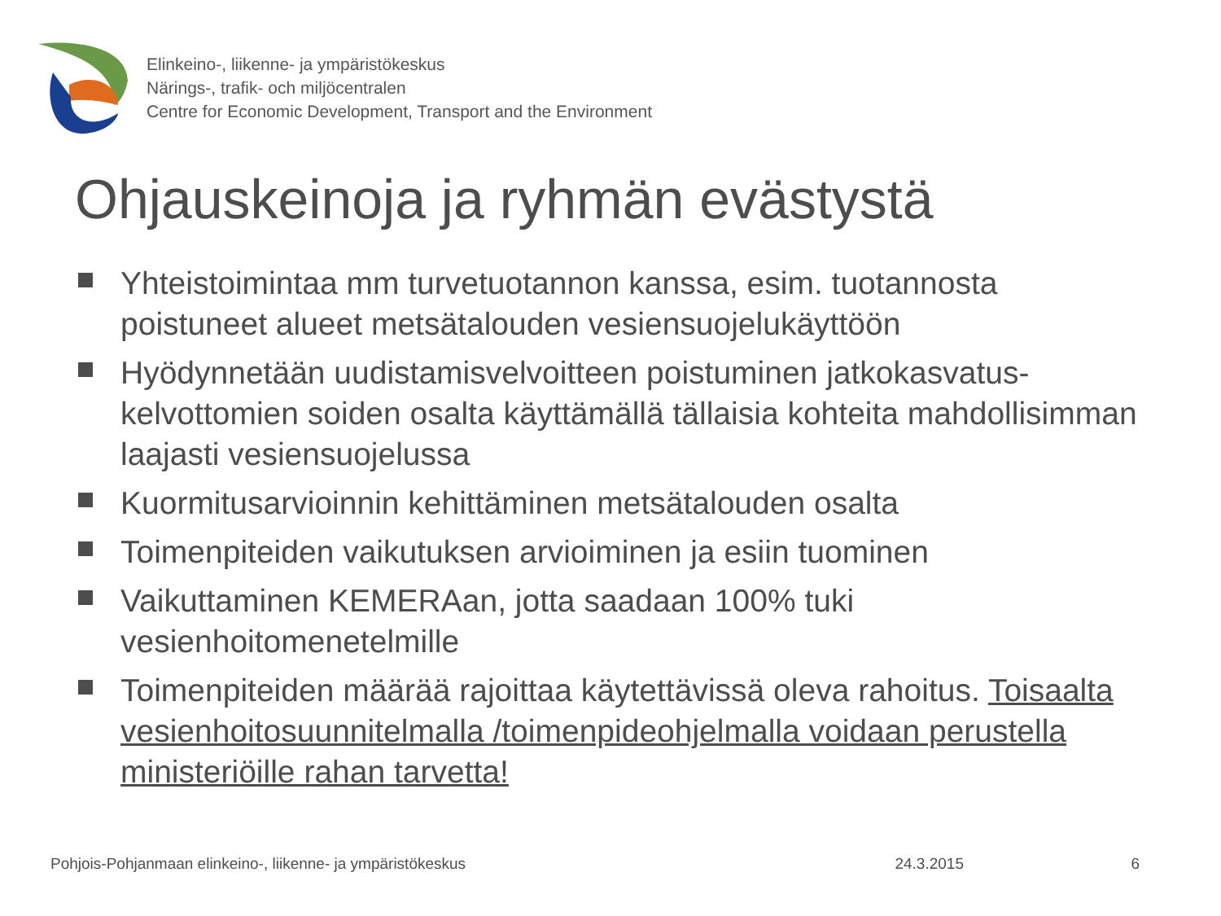Elinkeino-, liikenne- ja ympäristökeskus
Närings-, trafik- och miljöcentralen
Centre for Economic Development, Transport and the Environment
Ohjauskeinoja ja ryhmän evästystä
Yhteistoimintaa mm turvetuotannon kanssa, esim. tuotannosta poistuneet alueet metsätalouden vesiensuojelukäyttöön
Hyödynnetään uudistamisvelvoitteen poistuminen jatkokasvatus-kelvottomien soiden osalta käyttämällä tällaisia kohteita mahdollisimman laajasti vesiensuojelussa
Kuormitusarvioinnin kehittäminen metsätalouden osalta
Toimenpiteiden vaikutuksen arvioiminen ja esiin tuominen
Vaikuttaminen KEMERAan, jotta saadaan 100% tuki vesienhoitomenetelmille
Toimenpiteiden määrää rajoittaa käytettävissä oleva rahoitus. Toisaalta vesienhoitosuunnitelmalla /toimenpideohjelmalla voidaan perustella ministeriöille rahan tarvetta!
Pohjois-Pohjanmaan elinkeino-, liikenne- ja ympäristökeskus
24.3.2015 6